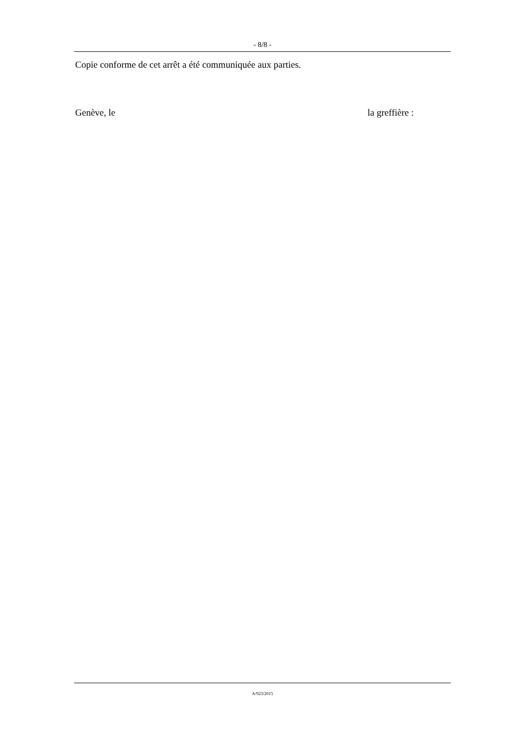- 8/8 -
Copie conforme de cet arrêt a été communiquée aux parties.
Genève, le la greffière :
A/923/2015